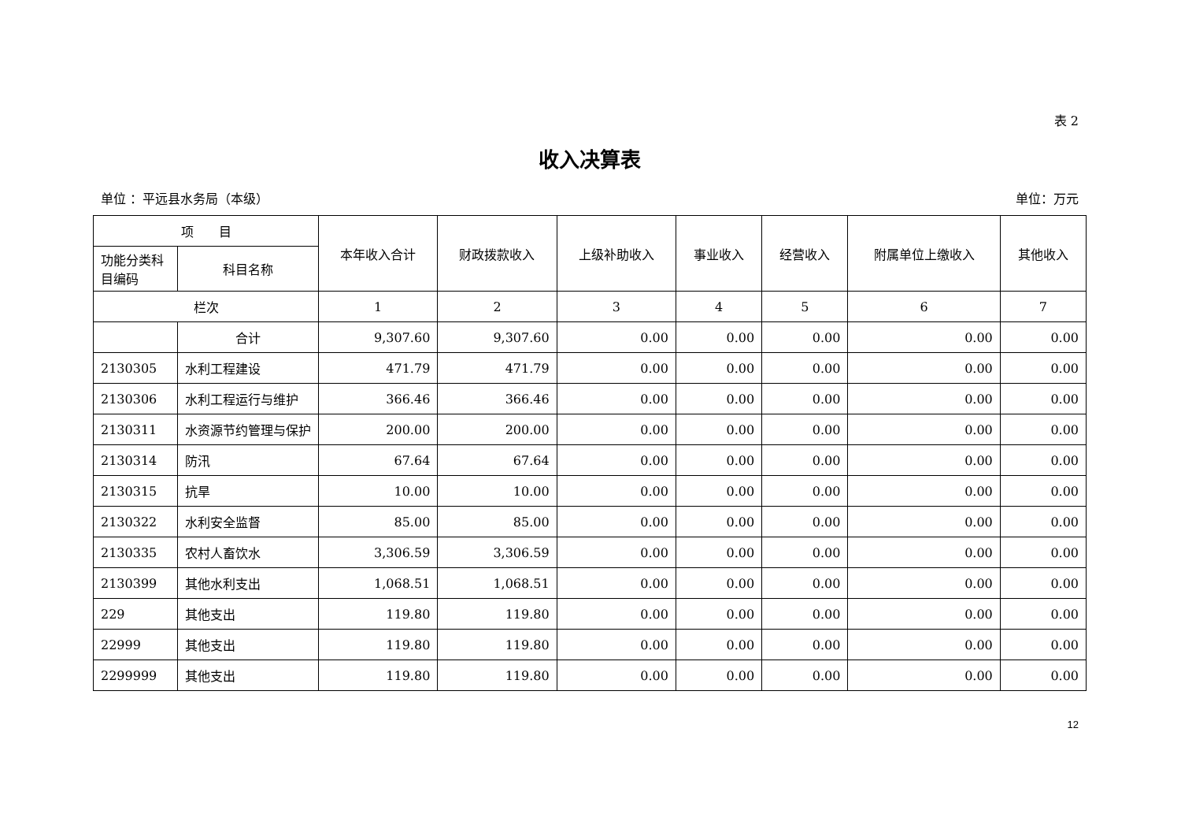表 2
收入决算表
单位 ：平远县水务局（本级） 单位：万元
| 项 目 | | 本年收入合计 | 财政拨款收入 | 上级补助收入 | 事业收入 | 经营收入 | 附属单位上缴收入 | 其他收入 |
| --- | --- | --- | --- | --- | --- | --- | --- | --- |
| 功能分类科目编码 | 科目名称 | | | | | | | |
| 栏次 | | 1 | 2 | 3 | 4 | 5 | 6 | 7 |
| | 合计 | 9,307.60 | 9,307.60 | 0.00 | 0.00 | 0.00 | 0.00 | 0.00 |
| 2130305 | 水利工程建设 | 471.79 | 471.79 | 0.00 | 0.00 | 0.00 | 0.00 | 0.00 |
| 2130306 | 水利工程运行与维护 | 366.46 | 366.46 | 0.00 | 0.00 | 0.00 | 0.00 | 0.00 |
| 2130311 | 水资源节约管理与保护 | 200.00 | 200.00 | 0.00 | 0.00 | 0.00 | 0.00 | 0.00 |
| 2130314 | 防汛 | 67.64 | 67.64 | 0.00 | 0.00 | 0.00 | 0.00 | 0.00 |
| 2130315 | 抗旱 | 10.00 | 10.00 | 0.00 | 0.00 | 0.00 | 0.00 | 0.00 |
| 2130322 | 水利安全监督 | 85.00 | 85.00 | 0.00 | 0.00 | 0.00 | 0.00 | 0.00 |
| 2130335 | 农村人畜饮水 | 3,306.59 | 3,306.59 | 0.00 | 0.00 | 0.00 | 0.00 | 0.00 |
| 2130399 | 其他水利支出 | 1,068.51 | 1,068.51 | 0.00 | 0.00 | 0.00 | 0.00 | 0.00 |
| 229 | 其他支出 | 119.80 | 119.80 | 0.00 | 0.00 | 0.00 | 0.00 | 0.00 |
| 22999 | 其他支出 | 119.80 | 119.80 | 0.00 | 0.00 | 0.00 | 0.00 | 0.00 |
| 2299999 | 其他支出 | 119.80 | 119.80 | 0.00 | 0.00 | 0.00 | 0.00 | 0.00 |
12